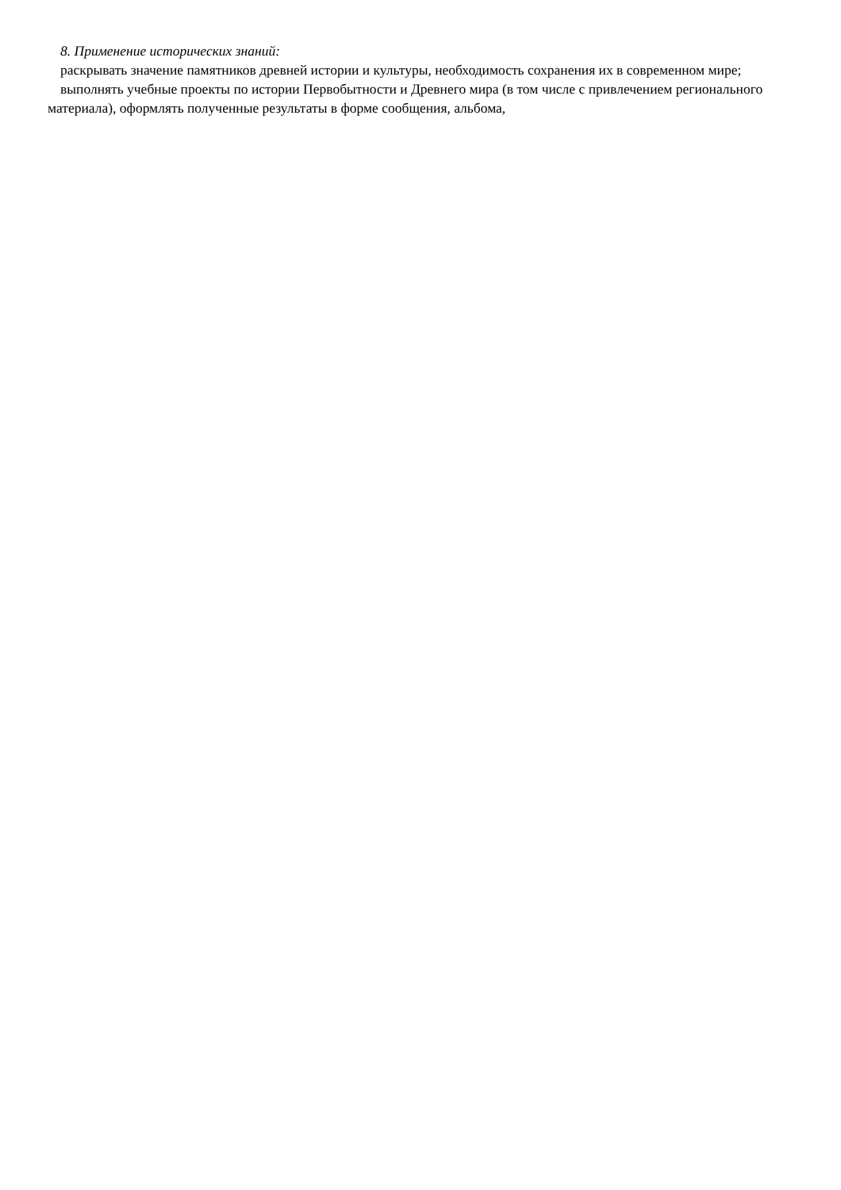8. Применение исторических знаний:
раскрывать значение памятников древней истории и культуры, необходимость сохранения их в современном мире;
выполнять учебные проекты по истории Первобытности и Древнего мира (в том числе с привлечением регионального материала), оформлять полученные результаты в форме сообщения, альбома,